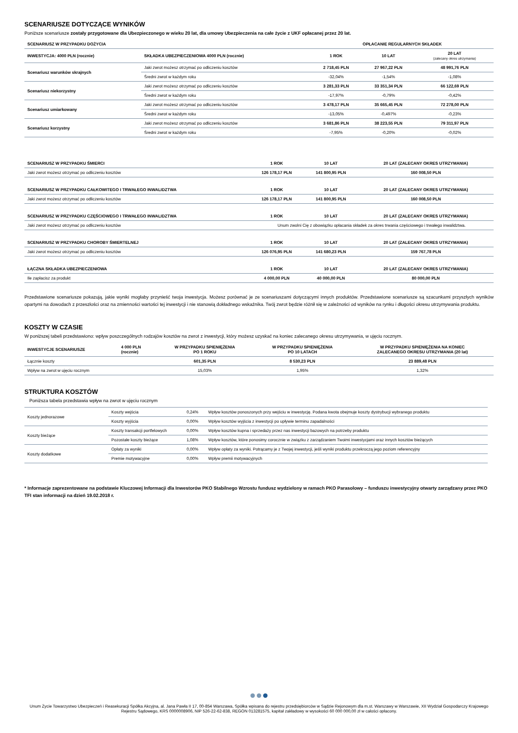SCENARIUSZE DOTYCZĄCE WYNIKÓW
Poniższe scenariusze zostały przygotowane dla Ubezpieczonego w wieku 20 lat, dla umowy Ubezpieczenia na całe życie z UKF opłacanej przez 20 lat.
| SCENARIUSZ W PRZYPADKU DOŻYCIA | | OPŁACANIE REGULARNYCH SKŁADEK | | |
| --- | --- | --- | --- | --- |
| INWESTYCJA: 4000 PLN (rocznie) | SKŁADKA UBEZPIECZENIOWA 4000 PLN (rocznie) | 1 ROK | 10 LAT | 20 LAT (zalecany okres utrzymania) |
| Scenariusz warunków skrajnych | Jaki zwrot możesz otrzymać po odliczeniu kosztów | 2 718,45 PLN | 27 967,22 PLN | 48 991,76 PLN |
| | Średni zwrot w każdym roku | -32,04% | -1,54% | -1,08% |
| Scenariusz niekorzystny | Jaki zwrot możesz otrzymać po odliczeniu kosztów | 3 281,33 PLN | 33 351,34 PLN | 66 122,69 PLN |
| | Średni zwrot w każdym roku | -17,97% | -0,79% | -0,42% |
| Scenariusz umiarkowany | Jaki zwrot możesz otrzymać po odliczeniu kosztów | 3 478,17 PLN | 35 665,45 PLN | 72 278,00 PLN |
| | Średni zwrot w każdym roku | -13,05% | -0,497% | -0,23% |
| Scenariusz korzystny | Jaki zwrot możesz otrzymać po odliczeniu kosztów | 3 681,86 PLN | 38 223,55 PLN | 79 311,97 PLN |
| | Średni zwrot w każdym roku | -7,95% | -0,20% | -0,02% |
| SCENARIUSZ W PRZYPADKU ŚMIERCI | 1 ROK | 10 LAT | 20 LAT (ZALECANY OKRES UTRZYMANIA) |
| --- | --- | --- | --- |
| Jaki zwrot możesz otrzymać po odliczeniu kosztów | 126 178,17 PLN | 141 800,95 PLN | 160 008,50 PLN |
| SCENARIUSZ W PRZYPADKU CAŁKOWITEGO I TRWAŁEGO INWALIDZTWA | 1 ROK | 10 LAT | 20 LAT (ZALECANY OKRES UTRZYMANIA) |
| Jaki zwrot możesz otrzymać po odliczeniu kosztów | 126 178,17 PLN | 141 800,95 PLN | 160 008,50 PLN |
| SCENARIUSZ W PRZYPADKU CZĘŚCIOWEGO I TRWAŁEGO INWALIDZTWA | 1 ROK | 10 LAT | 20 LAT (ZALECANY OKRES UTRZYMANIA) |
| Jaki zwrot możesz otrzymać po odliczeniu kosztów | Unum zwolni Cię z obowiązku opłacania składek za okres trwania częściowego i trwałego inwalidztwa. | | |
| SCENARIUSZ W PRZYPADKU CHOROBY ŚMIERTELNEJ | 1 ROK | 10 LAT | 20 LAT (ZALECANY OKRES UTRZYMANIA) |
| Jaki zwrot możesz otrzymać po odliczeniu kosztów | 126 076,95 PLN | 141 680,23 PLN | 159 767,78 PLN |
| ŁĄCZNA SKŁADKA UBEZPIECZENIOWA | 1 ROK | 10 LAT | 20 LAT (ZALECANY OKRES UTRZYMANIA) |
| Ile zapłacisz za produkt | 4 000,00 PLN | 40 000,00 PLN | 80 000,00 PLN |
Przedstawione scenariusze pokazują, jakie wyniki mogłaby przynieść twoja inwestycja. Możesz porównać je ze scenariuszami dotyczącymi innych produktów. Przedstawione scenariusze są szacunkami przyszłych wyników opartymi na dowodach z przeszłości oraz na zmienności wartości tej inwestycji i nie stanowią dokładnego wskaźnika. Twój zwrot będzie różnił się w zależności od wyników na rynku i długości okresu utrzymywania produktu.
KOSZTY W CZASIE
W poniższej tabeli przedstawiono: wpływ poszczególnych rodzajów kosztów na zwrot z inwestycji, który możesz uzyskać na koniec zalecanego okresu utrzymywania, w ujęciu rocznym.
| INWESTYCJE SCENARIUSZE | 4 000 PLN (rocznie) | W PRZYPADKU SPIENIĘŻENIA PO 1 ROKU | W PRZYPADKU SPIENIĘŻENIA PO 10 LATACH | W PRZYPADKU SPIENIĘŻENIA NA KONIEC ZALECANEGO OKRESU UTRZYMANIA (20 lat) |
| --- | --- | --- | --- | --- |
| Łącznie koszty | | 601,35 PLN | 8 530,23 PLN | 23 889,48 PLN |
| Wpływ na zwrot w ujęciu rocznym | | 15,03% | 1,95% | 1,32% |
STRUKTURA KOSZTÓW
Poniższa tabela przedstawia wpływ na zwrot w ujęciu rocznym
| Koszty jednorazowe | Koszty wejścia | 0,24% | Wpływ kosztów ponoszonych przy wejściu w inwestycję. Podana kwota obejmuje koszty dystrybucji wybranego produktu |
| | Koszty wyjścia | 0,00% | Wpływ kosztów wyjścia z inwestycji po upływie terminu zapadalności |
| Koszty bieżące | Koszty transakcji portfelowych | 0,00% | Wpływ kosztów kupna i sprzedaży przez nas inwestycji bazowych na potrzeby produktu |
| | Pozostałe koszty bieżące | 1,08% | Wpływ kosztów, które ponosimy corocznie w związku z zarządzaniem Twoimi inwestycjami oraz innych kosztów bieżących |
| Koszty dodatkowe | Opłaty za wyniki | 0,00% | Wpływ opłaty za wyniki. Potrącamy je z Twojej inwestycji, jeśli wyniki produktu przekroczą jego poziom referencyjny |
| | Premie motywacyjne | 0,00% | Wpływ premii motywacyjnych |
* Informacje zaprezentowane na podstawie Kluczowej Informacji dla Inwestorów PKO Stabilnego Wzrostu fundusz wydzielony w ramach PKO Parasolowy – funduszu inwestycyjny otwarty zarządzany przez PKO TFI stan informacji na dzień 19.02.2018 r.
Unum Życie Towarzystwo Ubezpieczeń i Reasekuracji Spółka Akcyjna, al. Jana Pawła II 17, 00-854 Warszawa, Spółka wpisana do rejestru przedsiębiorców w Sądzie Rejonowym dla m.st. Warszawy w Warszawie, XII Wydział Gospodarczy Krajowego Rejestru Sądowego, KRS 0000008906, NIP 526-22-62-838, REGON 013281575, kapitał zakładowy w wysokości 60 000 000,00 zł w całości opłacony.